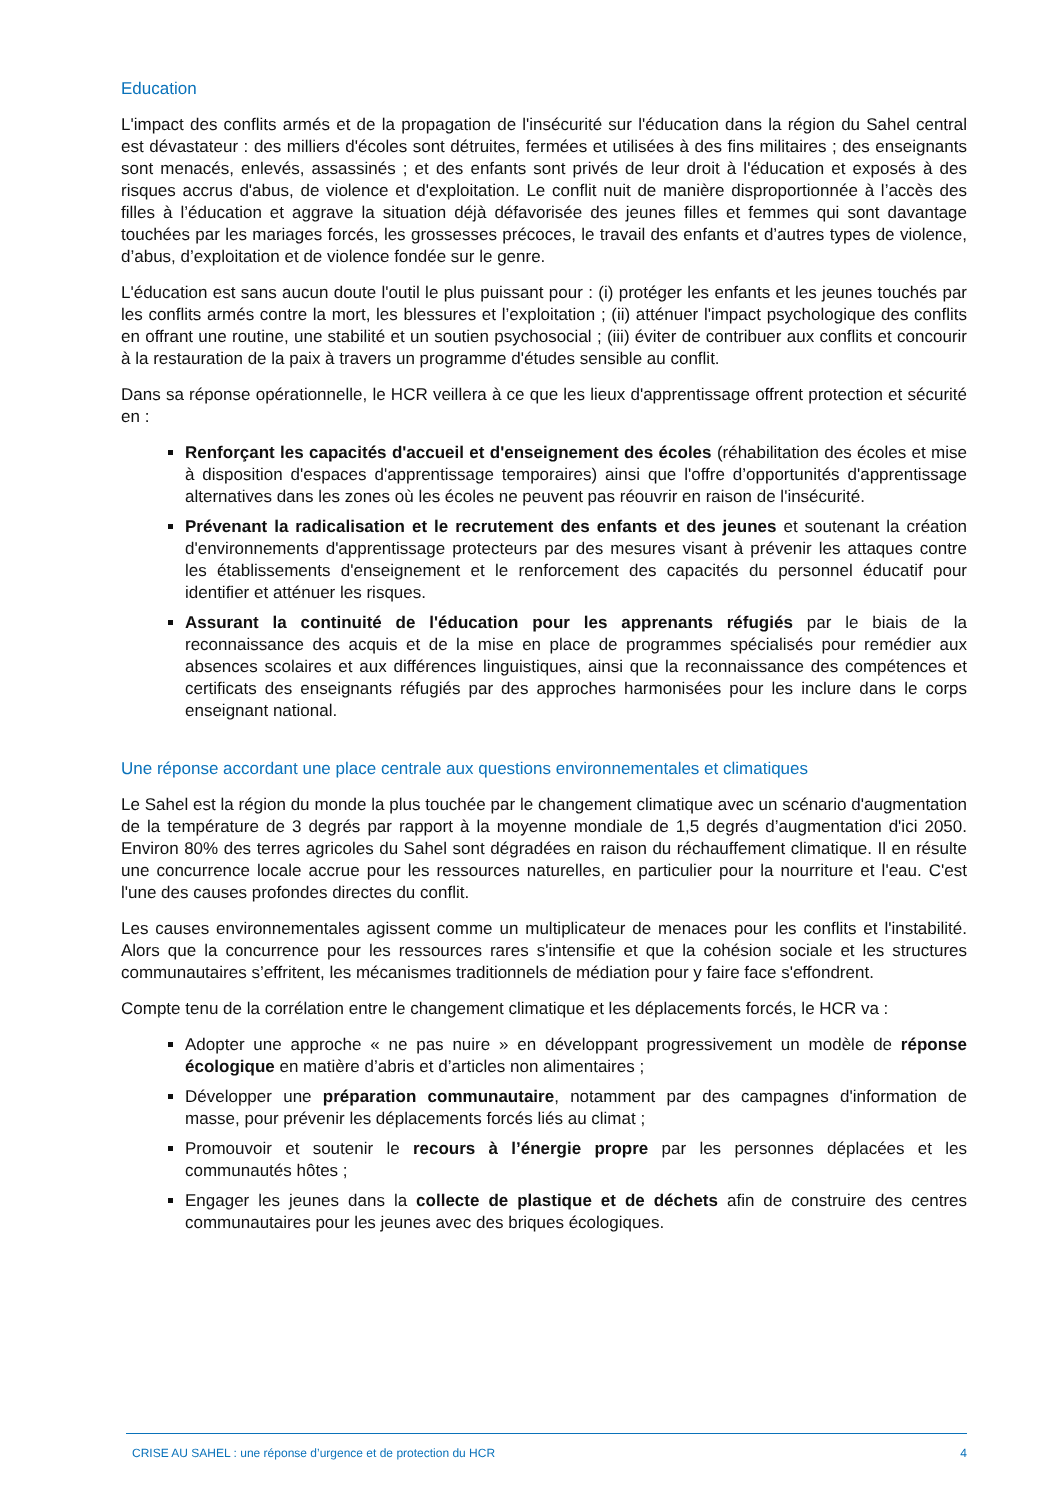Education
L'impact des conflits armés et de la propagation de l'insécurité sur l'éducation dans la région du Sahel central est dévastateur : des milliers d'écoles sont détruites, fermées et utilisées à des fins militaires ; des enseignants sont menacés, enlevés, assassinés ; et des enfants sont privés de leur droit à l'éducation et exposés à des risques accrus d'abus, de violence et d'exploitation. Le conflit nuit de manière disproportionnée à l’accès des filles à l’éducation et aggrave la situation déjà défavorisée des jeunes filles et femmes qui sont davantage touchées par les mariages forcés, les grossesses précoces, le travail des enfants et d’autres types de violence, d’abus, d’exploitation et de violence fondée sur le genre.
L'éducation est sans aucun doute l'outil le plus puissant pour : (i) protéger les enfants et les jeunes touchés par les conflits armés contre la mort, les blessures et l’exploitation ; (ii) atténuer l'impact psychologique des conflits en offrant une routine, une stabilité et un soutien psychosocial ; (iii) éviter de contribuer aux conflits et concourir à la restauration de la paix à travers un programme d'études sensible au conflit.
Dans sa réponse opérationnelle, le HCR veillera à ce que les lieux d'apprentissage offrent protection et sécurité en :
Renforçant les capacités d'accueil et d'enseignement des écoles (réhabilitation des écoles et mise à disposition d'espaces d'apprentissage temporaires) ainsi que l'offre d’opportunités d'apprentissage alternatives dans les zones où les écoles ne peuvent pas réouvrir en raison de l'insécurité.
Prévenant la radicalisation et le recrutement des enfants et des jeunes et soutenant la création d'environnements d'apprentissage protecteurs par des mesures visant à prévenir les attaques contre les établissements d'enseignement et le renforcement des capacités du personnel éducatif pour identifier et atténuer les risques.
Assurant la continuité de l'éducation pour les apprenants réfugiés par le biais de la reconnaissance des acquis et de la mise en place de programmes spécialisés pour remédier aux absences scolaires et aux différences linguistiques, ainsi que la reconnaissance des compétences et certificats des enseignants réfugiés par des approches harmonisées pour les inclure dans le corps enseignant national.
Une réponse accordant une place centrale aux questions environnementales et climatiques
Le Sahel est la région du monde la plus touchée par le changement climatique avec un scénario d'augmentation de la température de 3 degrés par rapport à la moyenne mondiale de 1,5 degrés d’augmentation d'ici 2050. Environ 80% des terres agricoles du Sahel sont dégradées en raison du réchauffement climatique. Il en résulte une concurrence locale accrue pour les ressources naturelles, en particulier pour la nourriture et l'eau. C'est l'une des causes profondes directes du conflit.
Les causes environnementales agissent comme un multiplicateur de menaces pour les conflits et l'instabilité. Alors que la concurrence pour les ressources rares s'intensifie et que la cohésion sociale et les structures communautaires s’effritent, les mécanismes traditionnels de médiation pour y faire face s'effondrent.
Compte tenu de la corrélation entre le changement climatique et les déplacements forcés, le HCR va :
Adopter une approche « ne pas nuire » en développant progressivement un modèle de réponse écologique en matière d’abris et d’articles non alimentaires ;
Développer une préparation communautaire, notamment par des campagnes d'information de masse, pour prévenir les déplacements forcés liés au climat ;
Promouvoir et soutenir le recours à l’énergie propre par les personnes déplacées et les communautés hôtes ;
Engager les jeunes dans la collecte de plastique et de déchets afin de construire des centres communautaires pour les jeunes avec des briques écologiques.
CRISE AU SAHEL : une réponse d’urgence et de protection du HCR 4